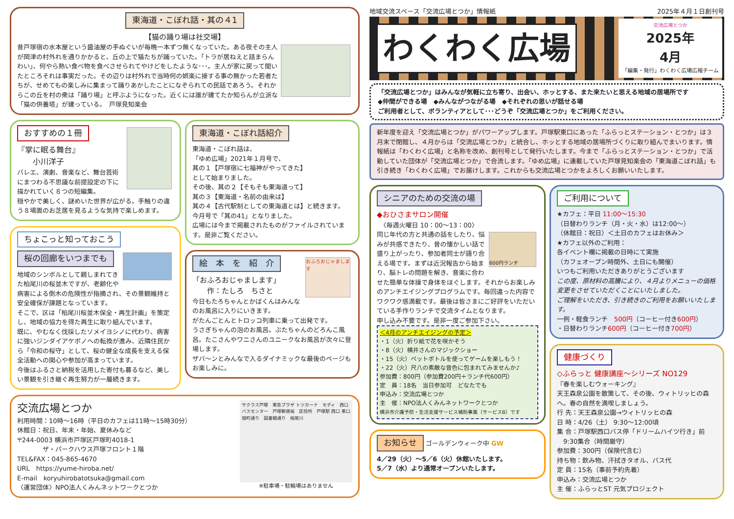東海道・こぼれ話・其の４1
【猫の踊り場は社交場】
昔戸塚宿の水本屋という醤油屋の手ぬぐいが毎晩一本ずつ無くなっていた。ある夜その主人が岡津の村外れを通りかかると、丘の上で猫たちが踊っていた。「トラが居ねえと詰まらんわい」、何やら熱い食べ物を食べさせられてやけどをしたような･･･。主人が家に戻って聞いたところそれは事実だった。その辺りは村外れで当時何の娯楽に接する事の無かった若者たちが、せめてもの楽しみに集まって踊りあかしたことになぞられての民話であろう。それからこの丘を村の衆は「踊り場」と呼ぶようになった。近くには誰が建てたか知らんが立派な「猫の供養塔」が建っている。　戸塚見知楽会
おすすめの１冊
『掌に眠る舞台』
　　小川洋子
バレエ、演劇、音楽など、舞台芸術にまつわる不思議な前提設定の下に描かれていく８つの短編集。
穏やかで美しく、謎めいた世界が広がる。手触りの違う８場面のお芝居を見るような気持で楽しめます。
ちょこっと知っておこう
桜の回廊をいつまでも
地域のシンボルとして親しまれてきた柏尾川の桜並木ですが、老齢化や病害による倒木の危険性が指摘され、その景観維持と安全確保が課題となっています。
そこで、区は「柏尾川桜並木保全・再生計画」を策定し、地域の協力を得た再生に取り組んでいます。
既に、やむなく伐採したソメイヨシノに代わり、病害に強いジンダイアケボノへの転換が進み、近隣住民から「令和の桜守」として、桜の健全な成長を支える保全活動への関心や参加が高まっています。
今後はふるさと納税を活用した寄付も募るなど、美しい景観を引き継ぐ再生努力が一層続きます。
東海道・こぼれ話紹介
東海道・こぼれ話は、
「ゆめ広場」2021年１月号で、
其の１【戸塚宿に七福神がやってきた】
として始まりました。
その後、其の２【そもそも東海道って】
其の３【東海道・名前の由来は】
其の４【古代駅制としての東海道とは】と続きます。
今月号で「其の41」となりました。
広場には今まで掲載されたものがファイルされています。是非ご覧ください。
おふろおじゃまします
絵　本　を　紹　介
「おふろおじゃまします」
　　作：たしろ　ちさと
今日もたろちゃんとかばくんはみんなのお風呂に入りにいきます。
がたんごとんとトロッコ列車に乗って出発です。
うさぎちゃんの泡のお風呂。ぶたちゃんのどろんこ風呂。たこさんやワニさんのユニークなお風呂が次々に登場します。
ザバ～ンとみんなで入るダイナミックな最後のページもお楽しみに。
交流広場とつか
利用時間：10時～16時（平日のカフェは11時～15時30分）
休館日：祝日、年末・年始、夏休みなど
〒244-0003 横浜市戸塚区戸塚町4018-1
　　　　ザ・パークハウス戸塚フロント１階
TEL&FAX：045-865-4670
URL　https://yume-hiroba.net/
E-mail　koryuhirobatotsuka@gmail.com
〈運営団体〉NPO法人くみんネットワークとつか
サクラス戸塚　東急プラザ トツカーナ　モディ　西口バスセンター　戸塚郵便局　区役所　戸塚駅 西口 東口　旭町通り　図書館通り　柏尾川
※駐車場・駐輪場はありません
地域交流スペース「交流広場とつか」情報紙 2025年４月１日創刊号
わくわく広場
交流広場とつか
2025年
4月
「編集・発行」わくわく広場広報チーム
「交流広場とつか」はみんなが気軽に立ち寄り、出会い、ホッとする、また来たいと思える地域の居場所です
◆仲間ができる場　◆みんながつながる場　◆それぞれの思いが話せる場
ご利用者として、ボランティアとして･･･どうぞ「交流広場とつか」をご利用ください。
新年度を迎え「交流広場とつか」がパワーアップします。戸塚駅東口にあった「ふらっとステーション・とつか」は３月末で閉館し、４月からは「交流広場とつか」と統合し、ホッとする地域の居場所づくりに取り組んでまいります。情報紙は「わくわく広場」と名称を改め、創刊号として発行いたします。今まで「ふらっとステーション・とつか」で活動していた団体が「交流広場とつか」で合流します。「ゆめ広場」に連載していた戸塚見知楽会の「東海道こぼれ話」も引き続き「わくわく広場」でお届けします。これからも交流広場とつかをよろしくお願いいたします。
シニアのための交流の場
◆おひさまサロン開催
　〈毎週火曜日 10：00～13：00〉
600円ランチ
同じ年代の方と共通の話をしたり、悩みが共感できたり、昔の懐かしい話で盛り上がったり、参加者同士が語り合える場です。まずは近況報告から始まり、脳トレの問題を解き、音楽に合わせた簡単な体操で身体をほぐします。それからお楽しみのアンチエイジングプログラムです。毎回違った内容でワクワク感満載です。最後は皆さまにご好評をいただいている手作りランチで交流タイムとなります。
申し込み不要です。是非一度ご参加下さい。
＜4月のアンチエイジングの予定＞
・1（火）折り紙で花を咲かそう
・8（火）横井さんのマジックショー
・15（火）ペットボトルを使ってゲームを楽しもう！
・22（火）尺八の素敵な音色に包まれてみませんか♪
参加費：800円（参加費200円＋ランチ代600円）
定　員：18名　当日参加可　どなたでも
申込み：交流広場とつか
主　催：NPO法人くみんネットワークとつか
横浜市介護予防・生活支援サービス補助事業（サービスB）です
お知らせ ゴールデンウィーク中 GW
4／29（火）～5／6（火）休館いたします。
5／7（水）より通常オープンいたします。
ご利用について
★カフェ：平日 11:00～15:30
（日替わりランチ（月・火・水）は12:00～）
（休館日：祝日）＜土日のカフェはお休み＞
★カフェ以外のご利用：
各イベント欄に掲載の日時にて実施
（カフェオープン時間外、土日にも開催）
いつもご利用いただきありがとうございます
この度、原材料の高騰により、４月よりメニューの価格変更をさせていただくことにいたしました。
ご理解をいただき、引き続きのご利用をお願いいたします。
一例・軽食ランチ　500円（コーヒー付き600円）
・日替わりランチ600円（コーヒー付き700円）
健康づくり
◇ふらっと 健康講座～シリーズ NO129
『春を楽しむウォーキング』
天王森泉公園を散策して、その後、ウィトリッヒの森へ。春の自然を満喫しましょう。
行 先：天王森泉公園→ウィトリッヒの森
日 時：4/26（土） 9:30～12:00頃
集 合：戸塚駅西口バス停「ドリームハイツ行き」前
　9:30集合（時間厳守）
参加費：300円（保険代含む）
持ち物：飲み物、汗拭きタオル、バス代
定 員：15名（事前予約先着）
申込み：交流広場とつか
主 催：ふらっとST 元気プロジェクト